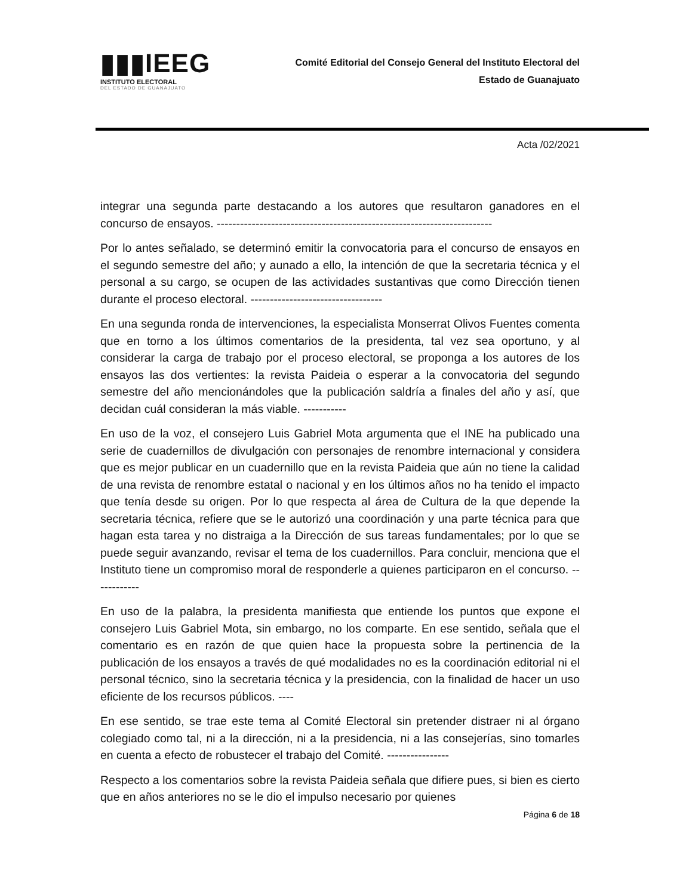▮▮▮IEEG
INSTITUTO ELECTORAL
DEL ESTADO DE GUANAJUATO
Comité Editorial del Consejo General del Instituto Electoral del
Estado de Guanajuato
Acta /02/2021
integrar una segunda parte destacando a los autores que resultaron ganadores en el concurso de ensayos. -----------------------------------------------------------------------
Por lo antes señalado, se determinó emitir la convocatoria para el concurso de ensayos en el segundo semestre del año; y aunado a ello, la intención de que la secretaria técnica y el personal a su cargo, se ocupen de las actividades sustantivas que como Dirección tienen durante el proceso electoral. ----------------------------------
En una segunda ronda de intervenciones, la especialista Monserrat Olivos Fuentes comenta que en torno a los últimos comentarios de la presidenta, tal vez sea oportuno, y al considerar la carga de trabajo por el proceso electoral, se proponga a los autores de los ensayos las dos vertientes: la revista Paideia o esperar a la convocatoria del segundo semestre del año mencionándoles que la publicación saldría a finales del año y así, que decidan cuál consideran la más viable. -----------
En uso de la voz, el consejero Luis Gabriel Mota argumenta que el INE ha publicado una serie de cuadernillos de divulgación con personajes de renombre internacional y considera que es mejor publicar en un cuadernillo que en la revista Paideia que aún no tiene la calidad de una revista de renombre estatal o nacional y en los últimos años no ha tenido el impacto que tenía desde su origen. Por lo que respecta al área de Cultura de la que depende la secretaria técnica, refiere que se le autorizó una coordinación y una parte técnica para que hagan esta tarea y no distraiga a la Dirección de sus tareas fundamentales; por lo que se puede seguir avanzando, revisar el tema de los cuadernillos. Para concluir, menciona que el Instituto tiene un compromiso moral de responderle a quienes participaron en el concurso. ------------
En uso de la palabra, la presidenta manifiesta que entiende los puntos que expone el consejero Luis Gabriel Mota, sin embargo, no los comparte. En ese sentido, señala que el comentario es en razón de que quien hace la propuesta sobre la pertinencia de la publicación de los ensayos a través de qué modalidades no es la coordinación editorial ni el personal técnico, sino la secretaria técnica y la presidencia, con la finalidad de hacer un uso eficiente de los recursos públicos. ----
En ese sentido, se trae este tema al Comité Electoral sin pretender distraer ni al órgano colegiado como tal, ni a la dirección, ni a la presidencia, ni a las consejerías, sino tomarles en cuenta a efecto de robustecer el trabajo del Comité. ----------------
Respecto a los comentarios sobre la revista Paideia señala que difiere pues, si bien es cierto que en años anteriores no se le dio el impulso necesario por quienes
Página 6 de 18